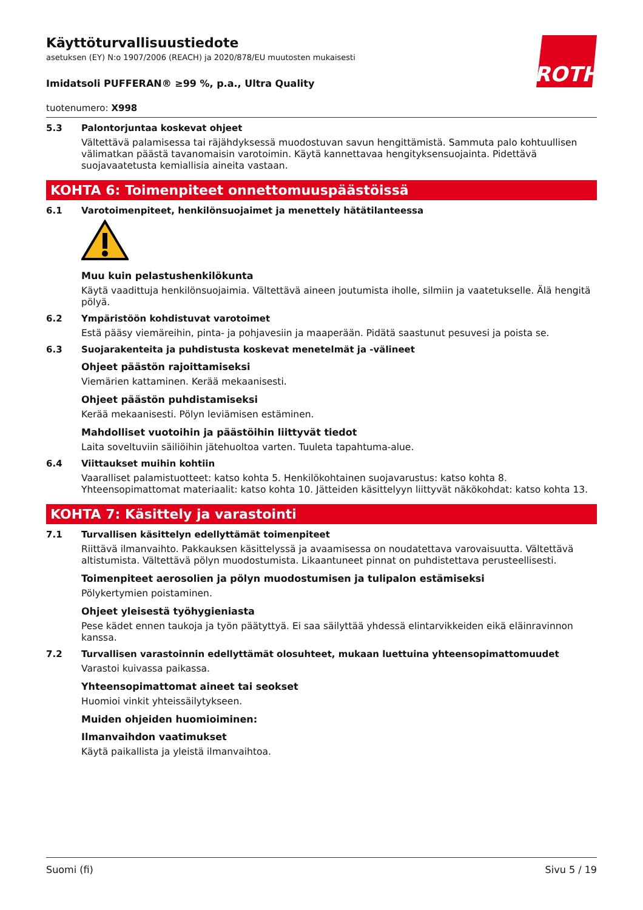ROTH
Käyttöturvallisuustiedote
asetuksen (EY) N:o 1907/2006 (REACH) ja 2020/878/EU muutosten mukaisesti
Imidatsoli PUFFERAN® ≥99 %, p.a., Ultra Quality
tuotenumero: X998
5.3 Palontorjuntaa koskevat ohjeet
Vältettävä palamisessa tai räjähdyksessä muodostuvan savun hengittämistä. Sammuta palo kohtuullisen välimatkan päästä tavanomaisin varotoimin. Käytä kannettavaa hengityksensuojainta. Pidettävä suojavaatetusta kemiallisia aineita vastaan.
KOHTA 6: Toimenpiteet onnettomuuspäästöissä
6.1 Varotoimenpiteet, henkilönsuojaimet ja menettely hätätilanteessa
Muu kuin pelastushenkilökunta
Käytä vaadittuja henkilönsuojaimia. Vältettävä aineen joutumista iholle, silmiin ja vaatetukselle. Älä hengitä pölyä.
6.2 Ympäristöön kohdistuvat varotoimet
Estä pääsy viemäreihin, pinta- ja pohjavesiin ja maaperään. Pidätä saastunut pesuvesi ja poista se.
6.3 Suojarakenteita ja puhdistusta koskevat menetelmät ja -välineet
Ohjeet päästön rajoittamiseksi
Viemärien kattaminen. Kerää mekaanisesti.
Ohjeet päästön puhdistamiseksi
Kerää mekaanisesti. Pölyn leviämisen estäminen.
Mahdolliset vuotoihin ja päästöihin liittyvät tiedot
Laita soveltuviin säiliöihin jätehuoltoa varten. Tuuleta tapahtuma-alue.
6.4 Viittaukset muihin kohtiin
Vaaralliset palamistuotteet: katso kohta 5. Henkilökohtainen suojavarustus: katso kohta 8. Yhteensopimattomat materiaalit: katso kohta 10. Jätteiden käsittelyyn liittyvät näkökohdat: katso kohta 13.
KOHTA 7: Käsittely ja varastointi
7.1 Turvallisen käsittelyn edellyttämät toimenpiteet
Riittävä ilmanvaihto. Pakkauksen käsittelyssä ja avaamisessa on noudatettava varovaisuutta. Vältettävä altistumista. Vältettävä pölyn muodostumista. Likaantuneet pinnat on puhdistettava perusteellisesti.
Toimenpiteet aerosolien ja pölyn muodostumisen ja tulipalon estämiseksi
Pölykertymien poistaminen.
Ohjeet yleisestä työhygieniasta
Pese kädet ennen taukoja ja työn päätyttyä. Ei saa säilyttää yhdessä elintarvikkeiden eikä eläinravinnon kanssa.
7.2 Turvallisen varastoinnin edellyttämät olosuhteet, mukaan luettuina yhteensopimattomuudet
Varastoi kuivassa paikassa.
Yhteensopimattomat aineet tai seokset
Huomioi vinkit yhteissäilytykseen.
Muiden ohjeiden huomioiminen:
Ilmanvaihdon vaatimukset
Käytä paikallista ja yleistä ilmanvaihtoa.
Suomi (fi) Sivu 5 / 19